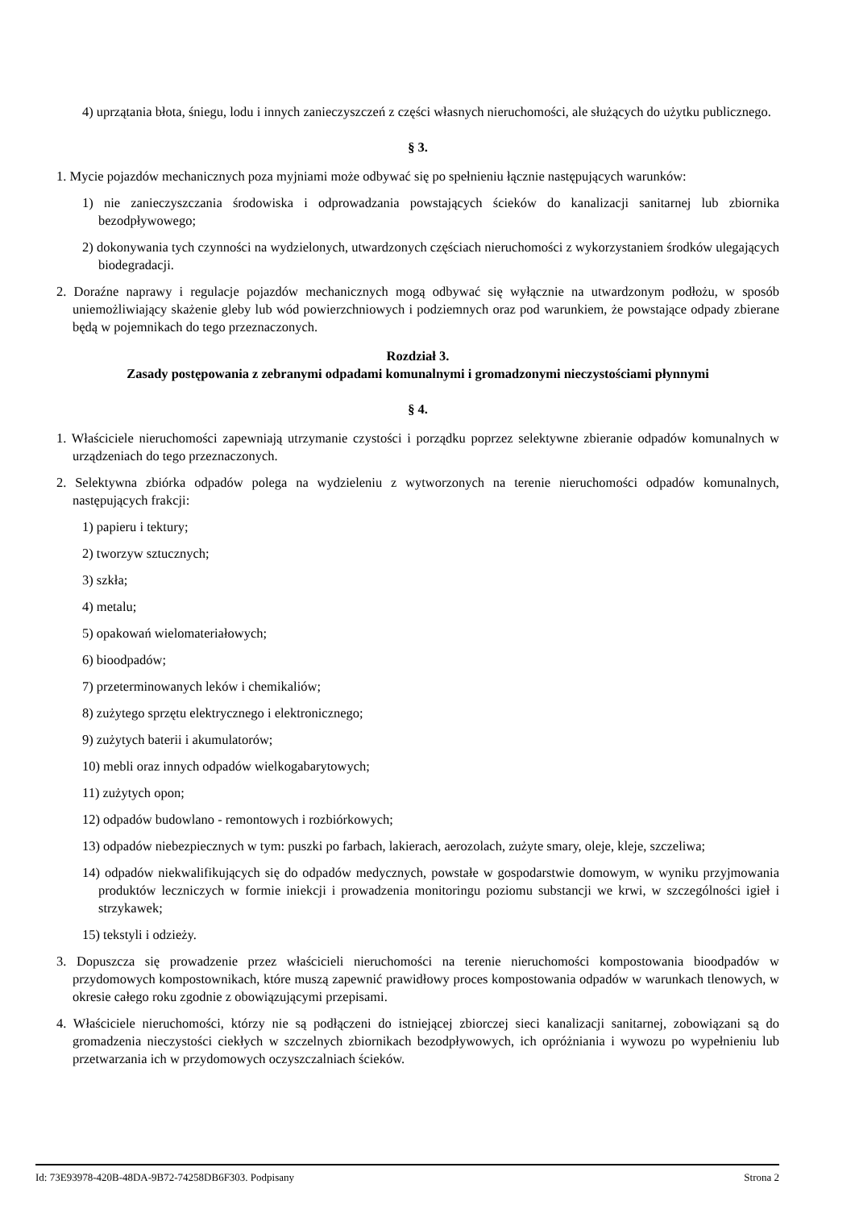4) uprzątania błota, śniegu, lodu i innych zanieczyszczeń z części własnych nieruchomości, ale służących do użytku publicznego.
§ 3.
1. Mycie pojazdów mechanicznych poza myjniami może odbywać się po spełnieniu łącznie następujących warunków:
1) nie zanieczyszczania środowiska i odprowadzania powstających ścieków do kanalizacji sanitarnej lub zbiornika bezodpływowego;
2) dokonywania tych czynności na wydzielonych, utwardzonych częściach nieruchomości z wykorzystaniem środków ulegających biodegradacji.
2. Doraźne naprawy i regulacje pojazdów mechanicznych mogą odbywać się wyłącznie na utwardzonym podłożu, w sposób uniemożliwiający skażenie gleby lub wód powierzchniowych i podziemnych oraz pod warunkiem, że powstające odpady zbierane będą w pojemnikach do tego przeznaczonych.
Rozdział 3.
Zasady postępowania z zebranymi odpadami komunalnymi i gromadzonymi nieczystościami płynnymi
§ 4.
1. Właściciele nieruchomości zapewniają utrzymanie czystości i porządku poprzez selektywne zbieranie odpadów komunalnych w urządzeniach do tego przeznaczonych.
2. Selektywna zbiórka odpadów polega na wydzieleniu z wytworzonych na terenie nieruchomości odpadów komunalnych, następujących frakcji:
1) papieru i tektury;
2) tworzyw sztucznych;
3) szkła;
4) metalu;
5) opakowań wielomateriałowych;
6) bioodpadów;
7) przeterminowanych leków i chemikaliów;
8) zużytego sprzętu elektrycznego i elektronicznego;
9) zużytych baterii i akumulatorów;
10) mebli oraz innych odpadów wielkogabarytowych;
11) zużytych opon;
12) odpadów budowlano - remontowych i rozbiórkowych;
13) odpadów niebezpiecznych w tym: puszki po farbach, lakierach, aerozolach, zużyte smary, oleje, kleje, szczeliwa;
14) odpadów niekwalifikujących się do odpadów medycznych, powstałe w gospodarstwie domowym, w wyniku przyjmowania produktów leczniczych w formie iniekcji i prowadzenia monitoringu poziomu substancji we krwi, w szczególności igieł i strzykawek;
15) tekstyli i odzieży.
3. Dopuszcza się prowadzenie przez właścicieli nieruchomości na terenie nieruchomości kompostowania bioodpadów w przydomowych kompostownikach, które muszą zapewnić prawidłowy proces kompostowania odpadów w warunkach tlenowych, w okresie całego roku zgodnie z obowiązującymi przepisami.
4. Właściciele nieruchomości, którzy nie są podłączeni do istniejącej zbiorczej sieci kanalizacji sanitarnej, zobowiązani są do gromadzenia nieczystości ciekłych w szczelnych zbiornikach bezodpływowych, ich opróżniania i wywozu po wypełnieniu lub przetwarzania ich w przydomowych oczyszczalniach ścieków.
Id: 73E93978-420B-48DA-9B72-74258DB6F303. Podpisany Strona 2